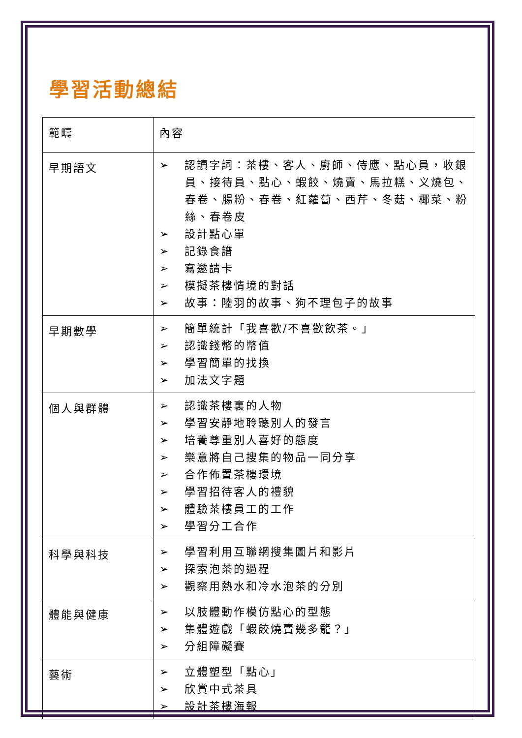學習活動總結
| 範疇 | 內容 |
| 早期語文 | ➢ 認讀字詞：茶樓、客人、廚師、侍應、點心員，收銀員、接待員、點心、蝦餃、燒賣、馬拉糕、义燒包、春卷、腸粉、春卷、紅蘿蔔、西芹、冬菇、椰菜、粉絲、春卷皮 ➢ 設計點心單 ➢ 記錄食譜 ➢ 寫邀請卡 ➢ 模擬茶樓情境的對話 ➢ 故事：陸羽的故事、狗不理包子的故事 |
| 早期數學 | ➢ 簡單統計「我喜歡/不喜歡飲茶。」 ➢ 認識錢幣的幣值 ➢ 學習簡單的找換 ➢ 加法文字題 |
| 個人與群體 | ➢ 認識茶樓裏的人物 ➢ 學習安靜地聆聽別人的發言 ➢ 培養尊重別人喜好的態度 ➢ 樂意將自己搜集的物品一同分享 ➢ 合作佈置茶樓環境 ➢ 學習招待客人的禮貌 ➢ 體驗茶樓員工的工作 ➢ 學習分工合作 |
| 科學與科技 | ➢ 學習利用互聯網搜集圖片和影片 ➢ 探索泡茶的過程 ➢ 觀察用熱水和冷水泡茶的分別 |
| 體能與健康 | ➢ 以肢體動作模仿點心的型態 ➢ 集體遊戲「蝦餃燒賣幾多籠？」 ➢ 分組障礙賽 |
| 藝術 | ➢ 立體塑型「點心」 ➢ 欣賞中式茶具 ➢ 設計茶樓海報 |